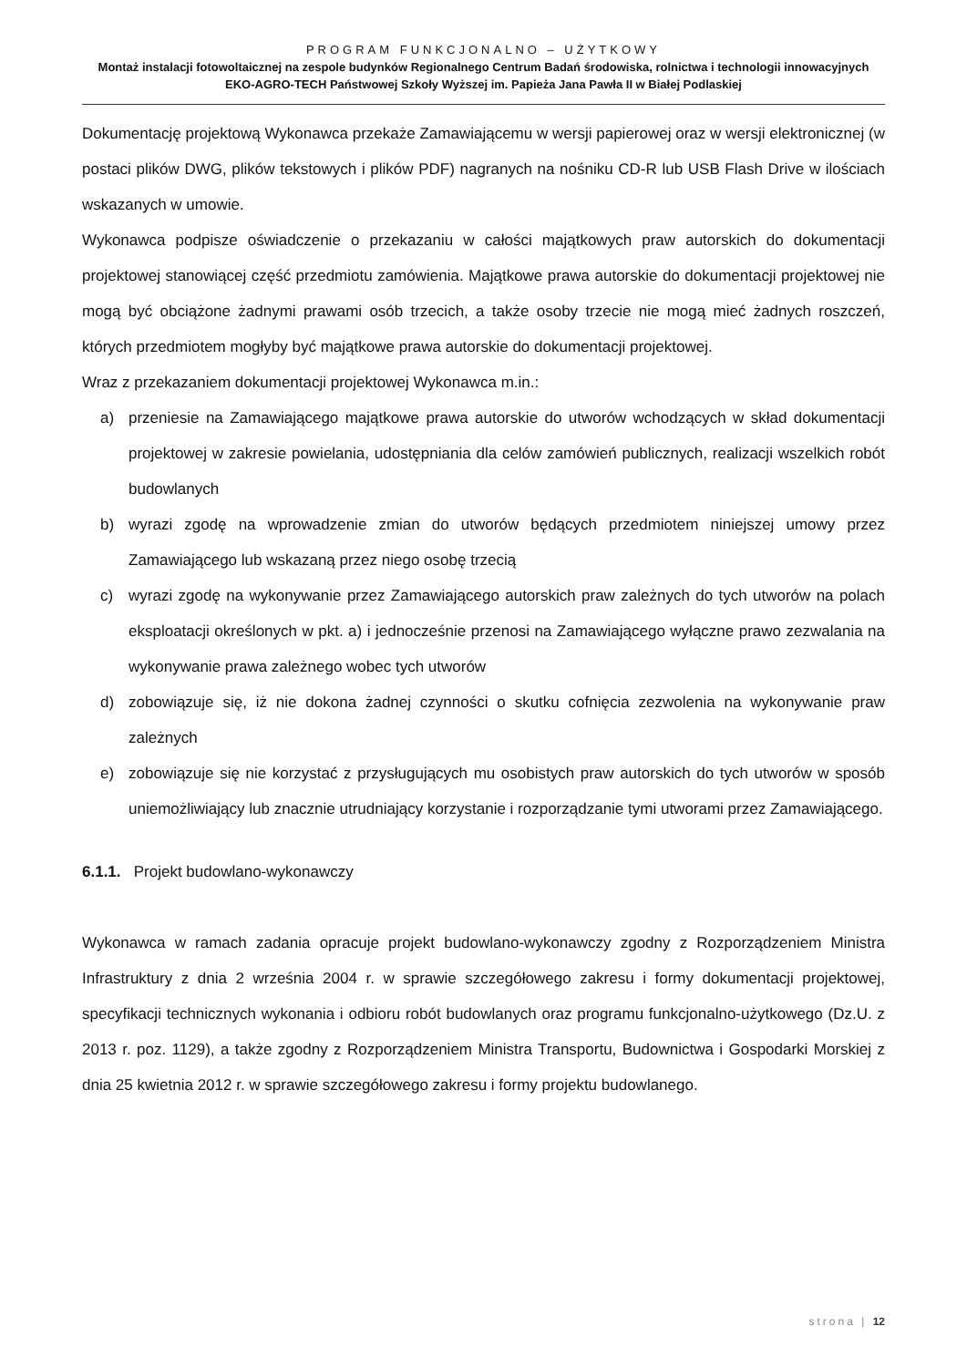PROGRAM FUNKCJONALNO – UŻYTKOWY
Montaż instalacji fotowoltaicznej na zespole budynków Regionalnego Centrum Badań środowiska, rolnictwa i technologii innowacyjnych EKO-AGRO-TECH Państwowej Szkoły Wyższej im. Papieża Jana Pawła II w Białej Podlaskiej
Dokumentację projektową Wykonawca przekaże Zamawiającemu w wersji papierowej oraz w wersji elektronicznej (w postaci plików DWG, plików tekstowych i plików PDF) nagranych na nośniku CD-R lub USB Flash Drive w ilościach wskazanych w umowie.
Wykonawca podpisze oświadczenie o przekazaniu w całości majątkowych praw autorskich do dokumentacji projektowej stanowiącej część przedmiotu zamówienia. Majątkowe prawa autorskie do dokumentacji projektowej nie mogą być obciążone żadnymi prawami osób trzecich, a także osoby trzecie nie mogą mieć żadnych roszczeń, których przedmiotem mogłyby być majątkowe prawa autorskie do dokumentacji projektowej.
Wraz z przekazaniem dokumentacji projektowej Wykonawca m.in.:
a) przeniesie na Zamawiającego majątkowe prawa autorskie do utworów wchodzących w skład dokumentacji projektowej w zakresie powielania, udostępniania dla celów zamówień publicznych, realizacji wszelkich robót budowlanych
b) wyrazi zgodę na wprowadzenie zmian do utworów będących przedmiotem niniejszej umowy przez Zamawiającego lub wskazaną przez niego osobę trzecią
c) wyrazi zgodę na wykonywanie przez Zamawiającego autorskich praw zależnych do tych utworów na polach eksploatacji określonych w pkt. a) i jednocześnie przenosi na Zamawiającego wyłączne prawo zezwalania na wykonywanie prawa zależnego wobec tych utworów
d) zobowiązuje się, iż nie dokona żadnej czynności o skutku cofnięcia zezwolenia na wykonywanie praw zależnych
e) zobowiązuje się nie korzystać z przysługujących mu osobistych praw autorskich do tych utworów w sposób uniemożliwiający lub znacznie utrudniający korzystanie i rozporządzanie tymi utworami przez Zamawiającego.
6.1.1. Projekt budowlano-wykonawczy
Wykonawca w ramach zadania opracuje projekt budowlano-wykonawczy zgodny z Rozporządzeniem Ministra Infrastruktury z dnia 2 września 2004 r. w sprawie szczegółowego zakresu i formy dokumentacji projektowej, specyfikacji technicznych wykonania i odbioru robót budowlanych oraz programu funkcjonalno-użytkowego (Dz.U. z 2013 r. poz. 1129), a także zgodny z Rozporządzeniem Ministra Transportu, Budownictwa i Gospodarki Morskiej z dnia 25 kwietnia 2012 r. w sprawie szczegółowego zakresu i formy projektu budowlanego.
strona | 12